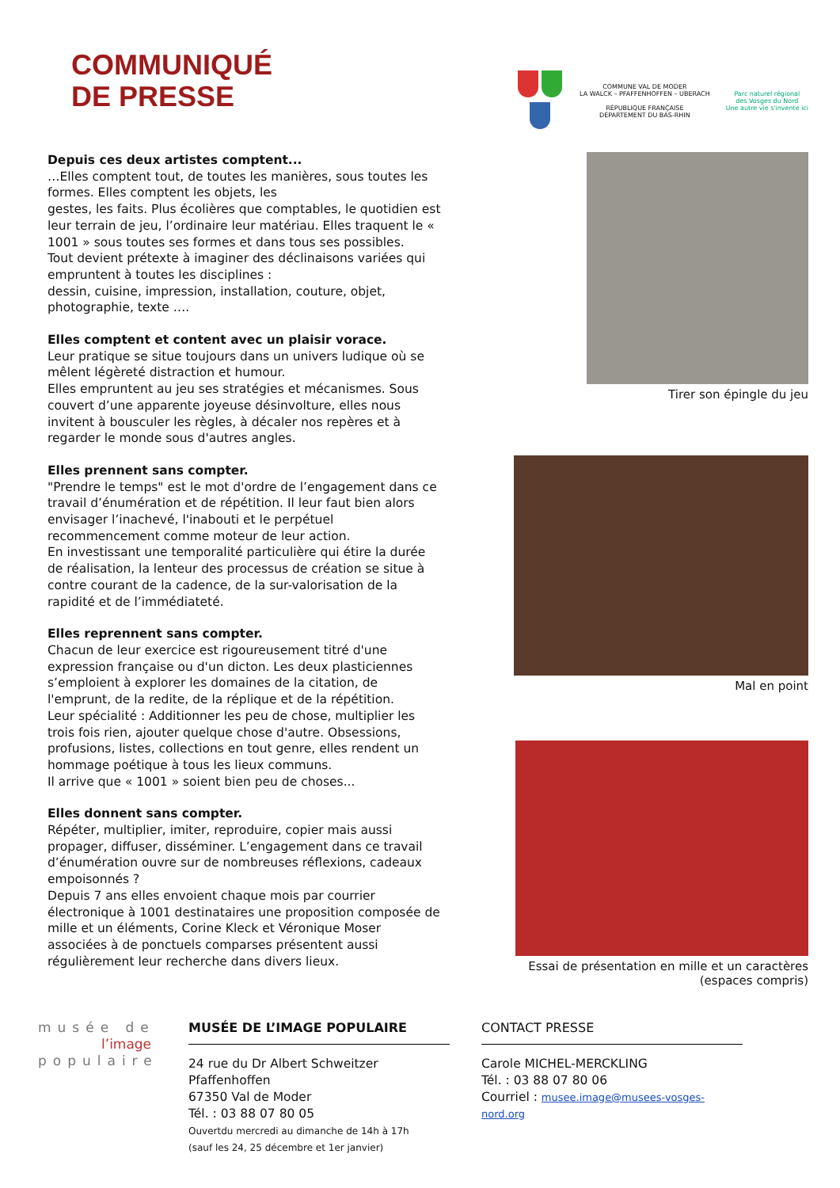COMMUNIQUÉ
DE PRESSE
COMMUNE VAL DE MODER
LA WALCK – PFAFFENHOFFEN – UBERACH
RÉPUBLIQUE FRANÇAISE
DÉPARTEMENT DU BAS-RHIN
Parc naturel régional
des Vosges du Nord
Une autre vie s'invente ici
Depuis ces deux artistes comptent...
…Elles comptent tout, de toutes les manières, sous toutes les formes. Elles comptent les objets, les
gestes, les faits. Plus écolières que comptables, le quotidien est leur terrain de jeu, l’ordinaire leur matériau. Elles traquent le « 1001 » sous toutes ses formes et dans tous ses possibles.
Tout devient prétexte à imaginer des déclinaisons variées qui empruntent à toutes les disciplines :
dessin, cuisine, impression, installation, couture, objet, photographie, texte ….
Elles comptent et content avec un plaisir vorace.
Leur pratique se situe toujours dans un univers ludique où se mêlent légèreté distraction et humour.
Elles empruntent au jeu ses stratégies et mécanismes. Sous couvert d’une apparente joyeuse désinvolture, elles nous invitent à bousculer les règles, à décaler nos repères et à regarder le monde sous d'autres angles.
Elles prennent sans compter.
"Prendre le temps" est le mot d'ordre de l’engagement dans ce travail d’énumération et de répétition. Il leur faut bien alors envisager l’inachevé, l'inabouti et le perpétuel recommencement comme moteur de leur action.
En investissant une temporalité particulière qui étire la durée de réalisation, la lenteur des processus de création se situe à contre courant de la cadence, de la sur-valorisation de la rapidité et de l’immédiateté.
Elles reprennent sans compter.
Chacun de leur exercice est rigoureusement titré d'une expression française ou d'un dicton. Les deux plasticiennes s’emploient à explorer les domaines de la citation, de l'emprunt, de la redite, de la réplique et de la répétition.
Leur spécialité : Additionner les peu de chose, multiplier les trois fois rien, ajouter quelque chose d'autre. Obsessions, profusions, listes, collections en tout genre, elles rendent un hommage poétique à tous les lieux communs.
Il arrive que « 1001 » soient bien peu de choses...
Elles donnent sans compter.
Répéter, multiplier, imiter, reproduire, copier mais aussi propager, diffuser, disséminer. L’engagement dans ce travail d’énumération ouvre sur de nombreuses réflexions, cadeaux empoisonnés ?
Depuis 7 ans elles envoient chaque mois par courrier électronique à 1001 destinataires une proposition composée de mille et un éléments, Corine Kleck et Véronique Moser associées à de ponctuels comparses présentent aussi régulièrement leur recherche dans divers lieux.
Tirer son épingle du jeu
Mal en point
Essai de présentation en mille et un caractères
(espaces compris)
musée de
l’image
populaire
MUSÉE DE L’IMAGE POPULAIRE
24 rue du Dr Albert Schweitzer Pfaffenhoffen
67350 Val de Moder
Tél. : 03 88 07 80 05
Ouvertdu mercredi au dimanche de 14h à 17h
(sauf les 24, 25 décembre et 1er janvier)
CONTACT PRESSE
Carole MICHEL-MERCKLING
Tél. : 03 88 07 80 06
Courriel : musee.image@musees-vosges-nord.org